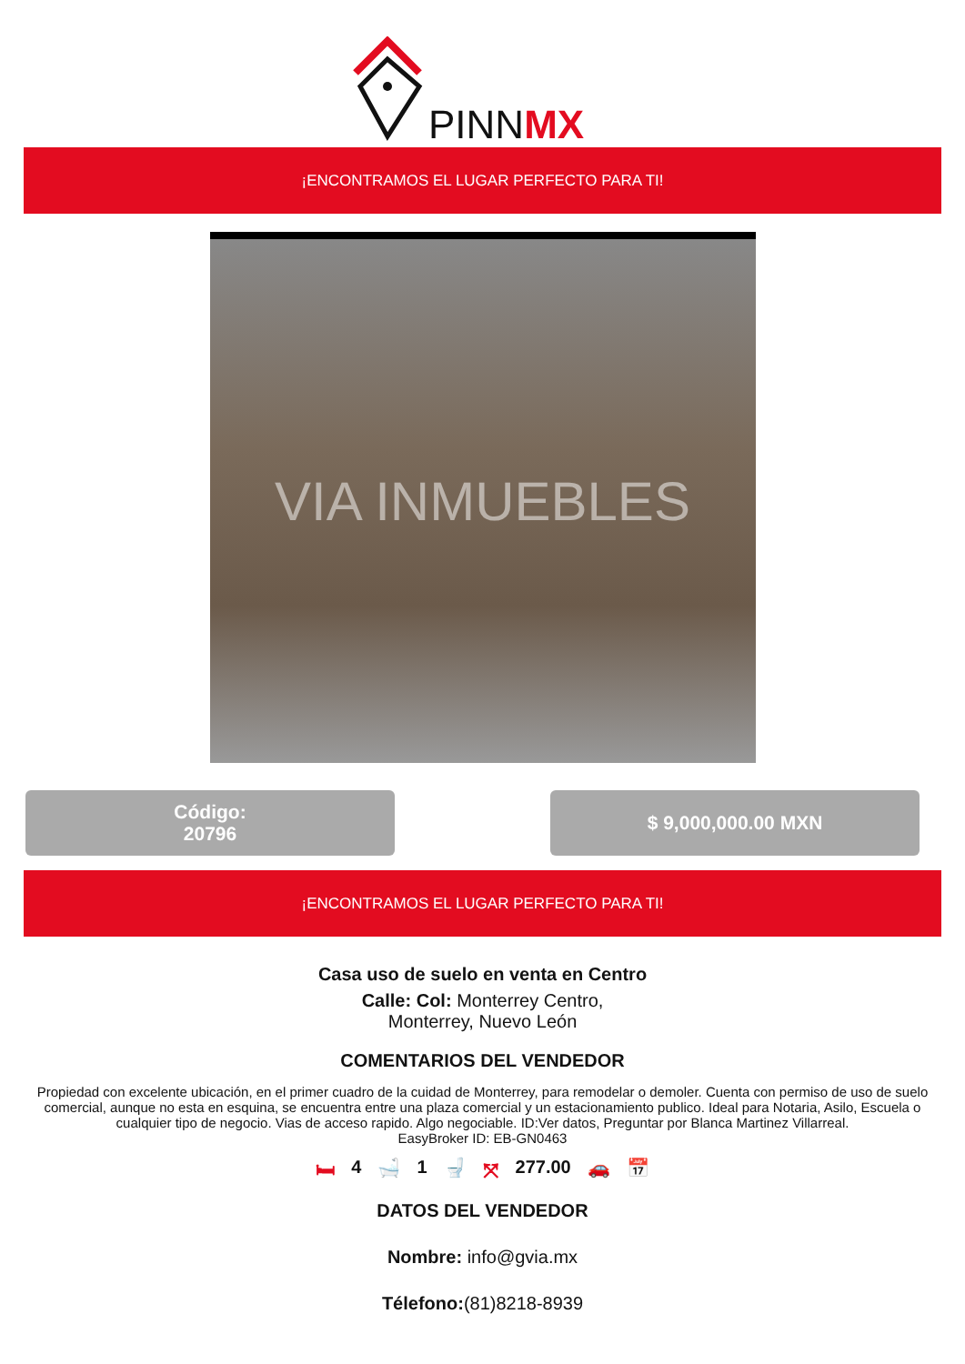PINNMX
¡ENCONTRAMOS EL LUGAR PERFECTO PARA TI!
VIA INMUEBLES
Código:
20796
$ 9,000,000.00 MXN
¡ENCONTRAMOS EL LUGAR PERFECTO PARA TI!
Casa uso de suelo en venta en Centro
Calle: Col: Monterrey Centro,
Monterrey, Nuevo León
COMENTARIOS DEL VENDEDOR
Propiedad con excelente ubicación, en el primer cuadro de la cuidad de Monterrey, para remodelar o demoler. Cuenta con permiso de uso de suelo comercial, aunque no esta en esquina, se encuentra entre una plaza comercial y un estacionamiento publico. Ideal para Notaria, Asilo, Escuela o cualquier tipo de negocio. Vias de acceso rapido. Algo negociable. ID:Ver datos, Preguntar por Blanca Martinez Villarreal.
EasyBroker ID: EB-GN0463
🛏 4 🛁 1 🚽 ⤧ 277.00 🚗 📅
DATOS DEL VENDEDOR
Nombre: info@gvia.mx
Télefono:(81)8218-8939